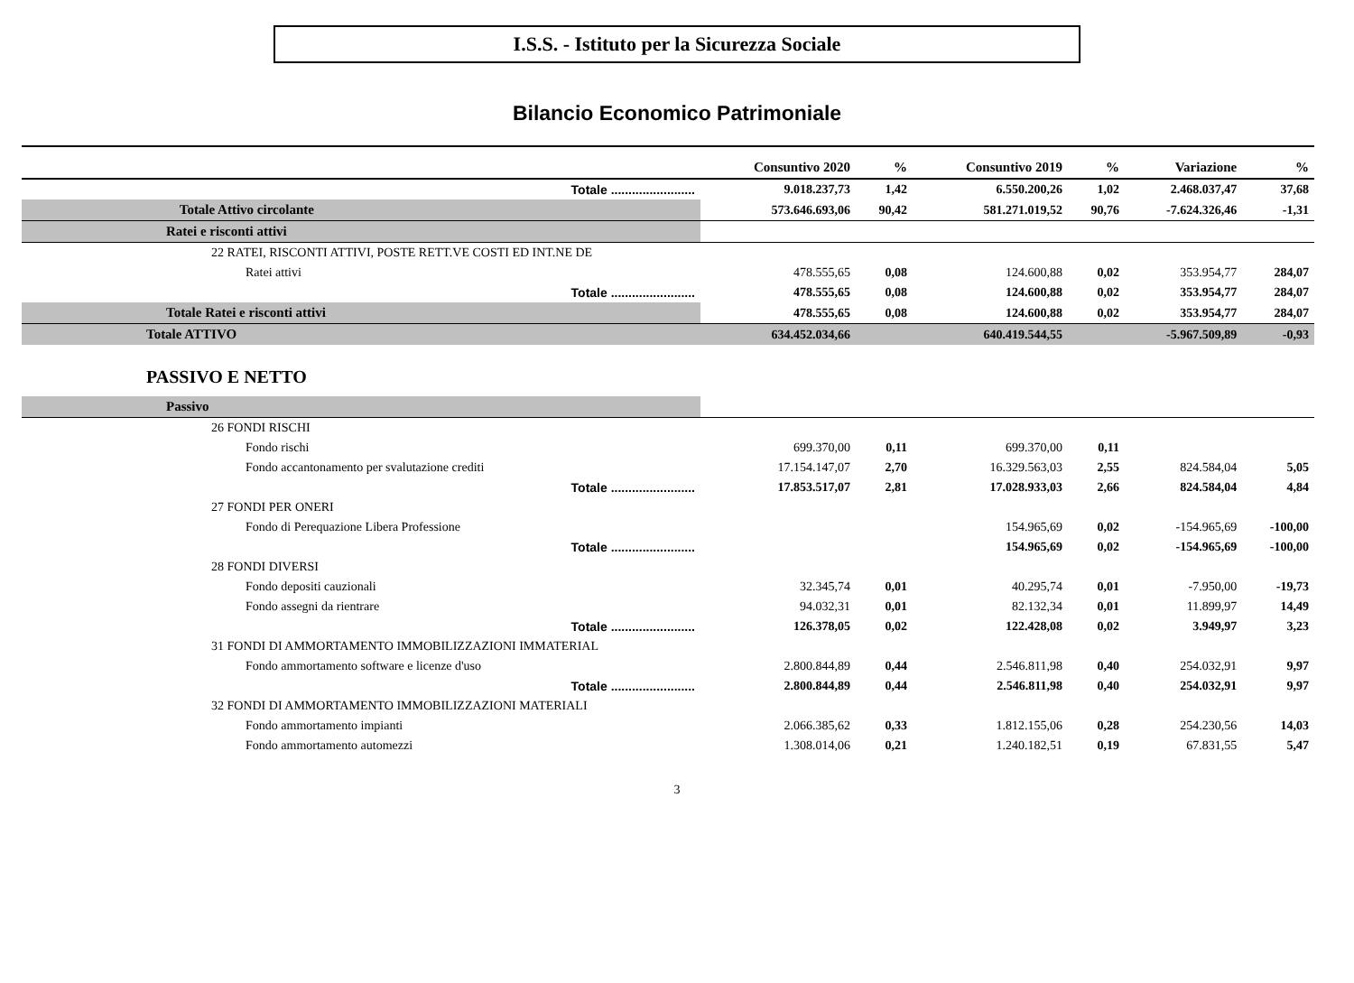I.S.S. - Istituto per la Sicurezza Sociale
Bilancio Economico Patrimoniale
| | Consuntivo 2020 | % | Consuntivo 2019 | % | Variazione | % |
| --- | --- | --- | --- | --- | --- | --- |
| Totale ........................ | 9.018.237,73 | 1,42 | 6.550.200,26 | 1,02 | 2.468.037,47 | 37,68 |
| Totale Attivo circolante | 573.646.693,06 | 90,42 | 581.271.019,52 | 90,76 | -7.624.326,46 | -1,31 |
| Ratei e risconti attivi | | | | | | |
| 22 RATEI, RISCONTI ATTIVI, POSTE RETT.VE COSTI ED INT.NE DE | | | | | | |
| Ratei attivi | 478.555,65 | 0,08 | 124.600,88 | 0,02 | 353.954,77 | 284,07 |
| Totale ........................ | 478.555,65 | 0,08 | 124.600,88 | 0,02 | 353.954,77 | 284,07 |
| Totale Ratei e risconti attivi | 478.555,65 | 0,08 | 124.600,88 | 0,02 | 353.954,77 | 284,07 |
| Totale ATTIVO | 634.452.034,66 | | 640.419.544,55 | | -5.967.509,89 | -0,93 |
| PASSIVO E NETTO | | | | | | |
| Passivo | | | | | | |
| 26 FONDI RISCHI | | | | | | |
| Fondo rischi | 699.370,00 | 0,11 | 699.370,00 | 0,11 | | |
| Fondo accantonamento per svalutazione crediti | 17.154.147,07 | 2,70 | 16.329.563,03 | 2,55 | 824.584,04 | 5,05 |
| Totale ........................ | 17.853.517,07 | 2,81 | 17.028.933,03 | 2,66 | 824.584,04 | 4,84 |
| 27 FONDI PER ONERI | | | | | | |
| Fondo di Perequazione Libera Professione | | | 154.965,69 | 0,02 | -154.965,69 | -100,00 |
| Totale ........................ | | | 154.965,69 | 0,02 | -154.965,69 | -100,00 |
| 28 FONDI DIVERSI | | | | | | |
| Fondo depositi cauzionali | 32.345,74 | 0,01 | 40.295,74 | 0,01 | -7.950,00 | -19,73 |
| Fondo assegni da rientrare | 94.032,31 | 0,01 | 82.132,34 | 0,01 | 11.899,97 | 14,49 |
| Totale ........................ | 126.378,05 | 0,02 | 122.428,08 | 0,02 | 3.949,97 | 3,23 |
| 31 FONDI DI AMMORTAMENTO IMMOBILIZZAZIONI IMMATERIAL | | | | | | |
| Fondo ammortamento software e licenze d'uso | 2.800.844,89 | 0,44 | 2.546.811,98 | 0,40 | 254.032,91 | 9,97 |
| Totale ........................ | 2.800.844,89 | 0,44 | 2.546.811,98 | 0,40 | 254.032,91 | 9,97 |
| 32 FONDI DI AMMORTAMENTO IMMOBILIZZAZIONI MATERIALI | | | | | | |
| Fondo ammortamento impianti | 2.066.385,62 | 0,33 | 1.812.155,06 | 0,28 | 254.230,56 | 14,03 |
| Fondo ammortamento automezzi | 1.308.014,06 | 0,21 | 1.240.182,51 | 0,19 | 67.831,55 | 5,47 |
3